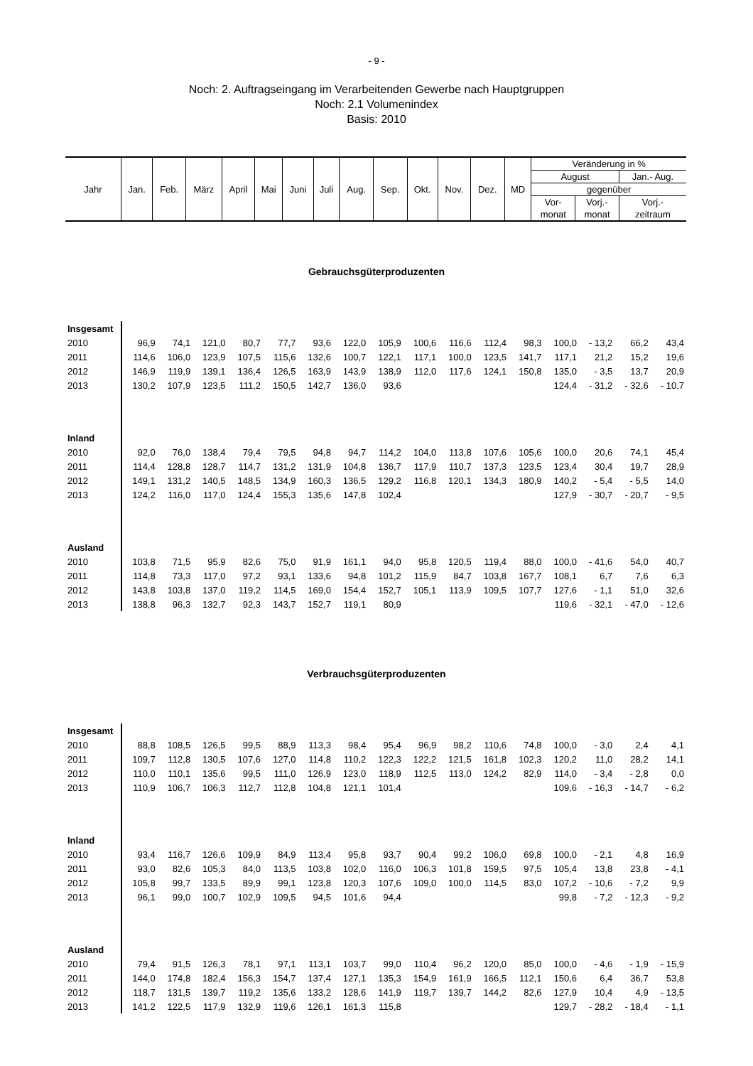- 9 -
Noch: 2. Auftragseingang im Verarbeitenden Gewerbe nach Hauptgruppen
Noch: 2.1 Volumenindex
Basis: 2010
| Jahr | Jan. | Feb. | März | April | Mai | Juni | Juli | Aug. | Sep. | Okt. | Nov. | Dez. | MD | Veränderung in % | | |
| | | | | | | | | | | | | | | August | | Jan.- Aug. |
| | | | | | | | | | | | | | | gegenüber | | |
| | | | | | | | | | | | | | | Vor- | Vorj.- | Vorj.- |
| | | | | | | | | | | | | | | monat | monat | zeitraum |
Gebrauchsgüterproduzenten
| Insgesamt | | | | | | | | | | | | | | | | |
| 2010 | 96,9 | 74,1 | 121,0 | 80,7 | 77,7 | 93,6 | 122,0 | 105,9 | 100,6 | 116,6 | 112,4 | 98,3 | 100,0 | - 13,2 | 66,2 | 43,4 |
| 2011 | 114,6 | 106,0 | 123,9 | 107,5 | 115,6 | 132,6 | 100,7 | 122,1 | 117,1 | 100,0 | 123,5 | 141,7 | 117,1 | 21,2 | 15,2 | 19,6 |
| 2012 | 146,9 | 119,9 | 139,1 | 136,4 | 126,5 | 163,9 | 143,9 | 138,9 | 112,0 | 117,6 | 124,1 | 150,8 | 135,0 | - 3,5 | 13,7 | 20,9 |
| 2013 | 130,2 | 107,9 | 123,5 | 111,2 | 150,5 | 142,7 | 136,0 | 93,6 | | | | | 124,4 | - 31,2 | - 32,6 | - 10,7 |
| Inland | | | | | | | | | | | | | | | | |
| 2010 | 92,0 | 76,0 | 138,4 | 79,4 | 79,5 | 94,8 | 94,7 | 114,2 | 104,0 | 113,8 | 107,6 | 105,6 | 100,0 | 20,6 | 74,1 | 45,4 |
| 2011 | 114,4 | 128,8 | 128,7 | 114,7 | 131,2 | 131,9 | 104,8 | 136,7 | 117,9 | 110,7 | 137,3 | 123,5 | 123,4 | 30,4 | 19,7 | 28,9 |
| 2012 | 149,1 | 131,2 | 140,5 | 148,5 | 134,9 | 160,3 | 136,5 | 129,2 | 116,8 | 120,1 | 134,3 | 180,9 | 140,2 | - 5,4 | - 5,5 | 14,0 |
| 2013 | 124,2 | 116,0 | 117,0 | 124,4 | 155,3 | 135,6 | 147,8 | 102,4 | | | | | 127,9 | - 30,7 | - 20,7 | - 9,5 |
| Ausland | | | | | | | | | | | | | | | | |
| 2010 | 103,8 | 71,5 | 95,9 | 82,6 | 75,0 | 91,9 | 161,1 | 94,0 | 95,8 | 120,5 | 119,4 | 88,0 | 100,0 | - 41,6 | 54,0 | 40,7 |
| 2011 | 114,8 | 73,3 | 117,0 | 97,2 | 93,1 | 133,6 | 94,8 | 101,2 | 115,9 | 84,7 | 103,8 | 167,7 | 108,1 | 6,7 | 7,6 | 6,3 |
| 2012 | 143,8 | 103,8 | 137,0 | 119,2 | 114,5 | 169,0 | 154,4 | 152,7 | 105,1 | 113,9 | 109,5 | 107,7 | 127,6 | - 1,1 | 51,0 | 32,6 |
| 2013 | 138,8 | 96,3 | 132,7 | 92,3 | 143,7 | 152,7 | 119,1 | 80,9 | | | | | 119,6 | - 32,1 | - 47,0 | - 12,6 |
Verbrauchsgüterproduzenten
| Insgesamt | | | | | | | | | | | | | | | | |
| 2010 | 88,8 | 108,5 | 126,5 | 99,5 | 88,9 | 113,3 | 98,4 | 95,4 | 96,9 | 98,2 | 110,6 | 74,8 | 100,0 | - 3,0 | 2,4 | 4,1 |
| 2011 | 109,7 | 112,8 | 130,5 | 107,6 | 127,0 | 114,8 | 110,2 | 122,3 | 122,2 | 121,5 | 161,8 | 102,3 | 120,2 | 11,0 | 28,2 | 14,1 |
| 2012 | 110,0 | 110,1 | 135,6 | 99,5 | 111,0 | 126,9 | 123,0 | 118,9 | 112,5 | 113,0 | 124,2 | 82,9 | 114,0 | - 3,4 | - 2,8 | 0,0 |
| 2013 | 110,9 | 106,7 | 106,3 | 112,7 | 112,8 | 104,8 | 121,1 | 101,4 | | | | | 109,6 | - 16,3 | - 14,7 | - 6,2 |
| Inland | | | | | | | | | | | | | | | | |
| 2010 | 93,4 | 116,7 | 126,6 | 109,9 | 84,9 | 113,4 | 95,8 | 93,7 | 90,4 | 99,2 | 106,0 | 69,8 | 100,0 | - 2,1 | 4,8 | 16,9 |
| 2011 | 93,0 | 82,6 | 105,3 | 84,0 | 113,5 | 103,8 | 102,0 | 116,0 | 106,3 | 101,8 | 159,5 | 97,5 | 105,4 | 13,8 | 23,8 | - 4,1 |
| 2012 | 105,8 | 99,7 | 133,5 | 89,9 | 99,1 | 123,8 | 120,3 | 107,6 | 109,0 | 100,0 | 114,5 | 83,0 | 107,2 | - 10,6 | - 7,2 | 9,9 |
| 2013 | 96,1 | 99,0 | 100,7 | 102,9 | 109,5 | 94,5 | 101,6 | 94,4 | | | | | 99,8 | - 7,2 | - 12,3 | - 9,2 |
| Ausland | | | | | | | | | | | | | | | | |
| 2010 | 79,4 | 91,5 | 126,3 | 78,1 | 97,1 | 113,1 | 103,7 | 99,0 | 110,4 | 96,2 | 120,0 | 85,0 | 100,0 | - 4,6 | - 1,9 | - 15,9 |
| 2011 | 144,0 | 174,8 | 182,4 | 156,3 | 154,7 | 137,4 | 127,1 | 135,3 | 154,9 | 161,9 | 166,5 | 112,1 | 150,6 | 6,4 | 36,7 | 53,8 |
| 2012 | 118,7 | 131,5 | 139,7 | 119,2 | 135,6 | 133,2 | 128,6 | 141,9 | 119,7 | 139,7 | 144,2 | 82,6 | 127,9 | 10,4 | 4,9 | - 13,5 |
| 2013 | 141,2 | 122,5 | 117,9 | 132,9 | 119,6 | 126,1 | 161,3 | 115,8 | | | | | 129,7 | - 28,2 | - 18,4 | - 1,1 |